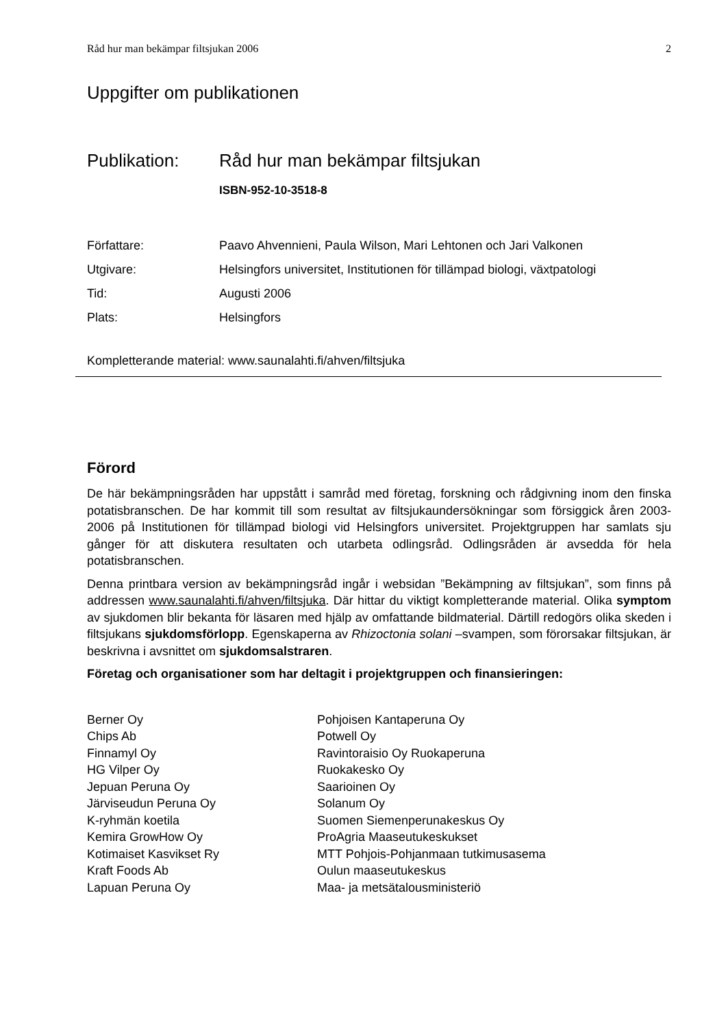Råd hur man bekämpar filtsjukan 2006 2
Uppgifter om publikationen
Publikation: Råd hur man bekämpar filtsjukan
ISBN-952-10-3518-8
Författare: Paavo Ahvennieni, Paula Wilson, Mari Lehtonen och Jari Valkonen
Utgivare: Helsingfors universitet, Institutionen för tillämpad biologi, växtpatologi
Tid: Augusti 2006
Plats: Helsingfors
Kompletterande material: www.saunalahti.fi/ahven/filtsjuka
Förord
De här bekämpningsråden har uppstått i samråd med företag, forskning och rådgivning inom den finska potatisbranschen. De har kommit till som resultat av filtsjukaundersökningar som försiggick åren 2003-2006 på Institutionen för tillämpad biologi vid Helsingfors universitet. Projektgruppen har samlats sju gånger för att diskutera resultaten och utarbeta odlingsråd. Odlingsråden är avsedda för hela potatisbranschen.
Denna printbara version av bekämpningsråd ingår i websidan ”Bekämpning av filtsjukan”, som finns på addressen www.saunalahti.fi/ahven/filtsjuka. Där hittar du viktigt kompletterande material. Olika symptom av sjukdomen blir bekanta för läsaren med hjälp av omfattande bildmaterial. Därtill redogörs olika skeden i filtsjukans sjukdomsförlopp. Egenskaperna av Rhizoctonia solani –svampen, som förorsakar filtsjukan, är beskrivna i avsnittet om sjukdomsalstraren.
Företag och organisationer som har deltagit i projektgruppen och finansieringen:
Berner Oy
Chips Ab
Finnamyl Oy
HG Vilper Oy
Jepuan Peruna Oy
Järviseudun Peruna Oy
K-ryhmän koetila
Kemira GrowHow Oy
Kotimaiset Kasvikset Ry
Kraft Foods Ab
Lapuan Peruna Oy
Pohjoisen Kantaperuna Oy
Potwell Oy
Ravintoraisio Oy Ruokaperuna
Ruokakesko Oy
Saarioinen Oy
Solanum Oy
Suomen Siemenperunakeskus Oy
ProAgria Maaseutukeskukset
MTT Pohjois-Pohjanmaan tutkimusasema
Oulun maaseutukeskus
Maa- ja metsätalousministeriö